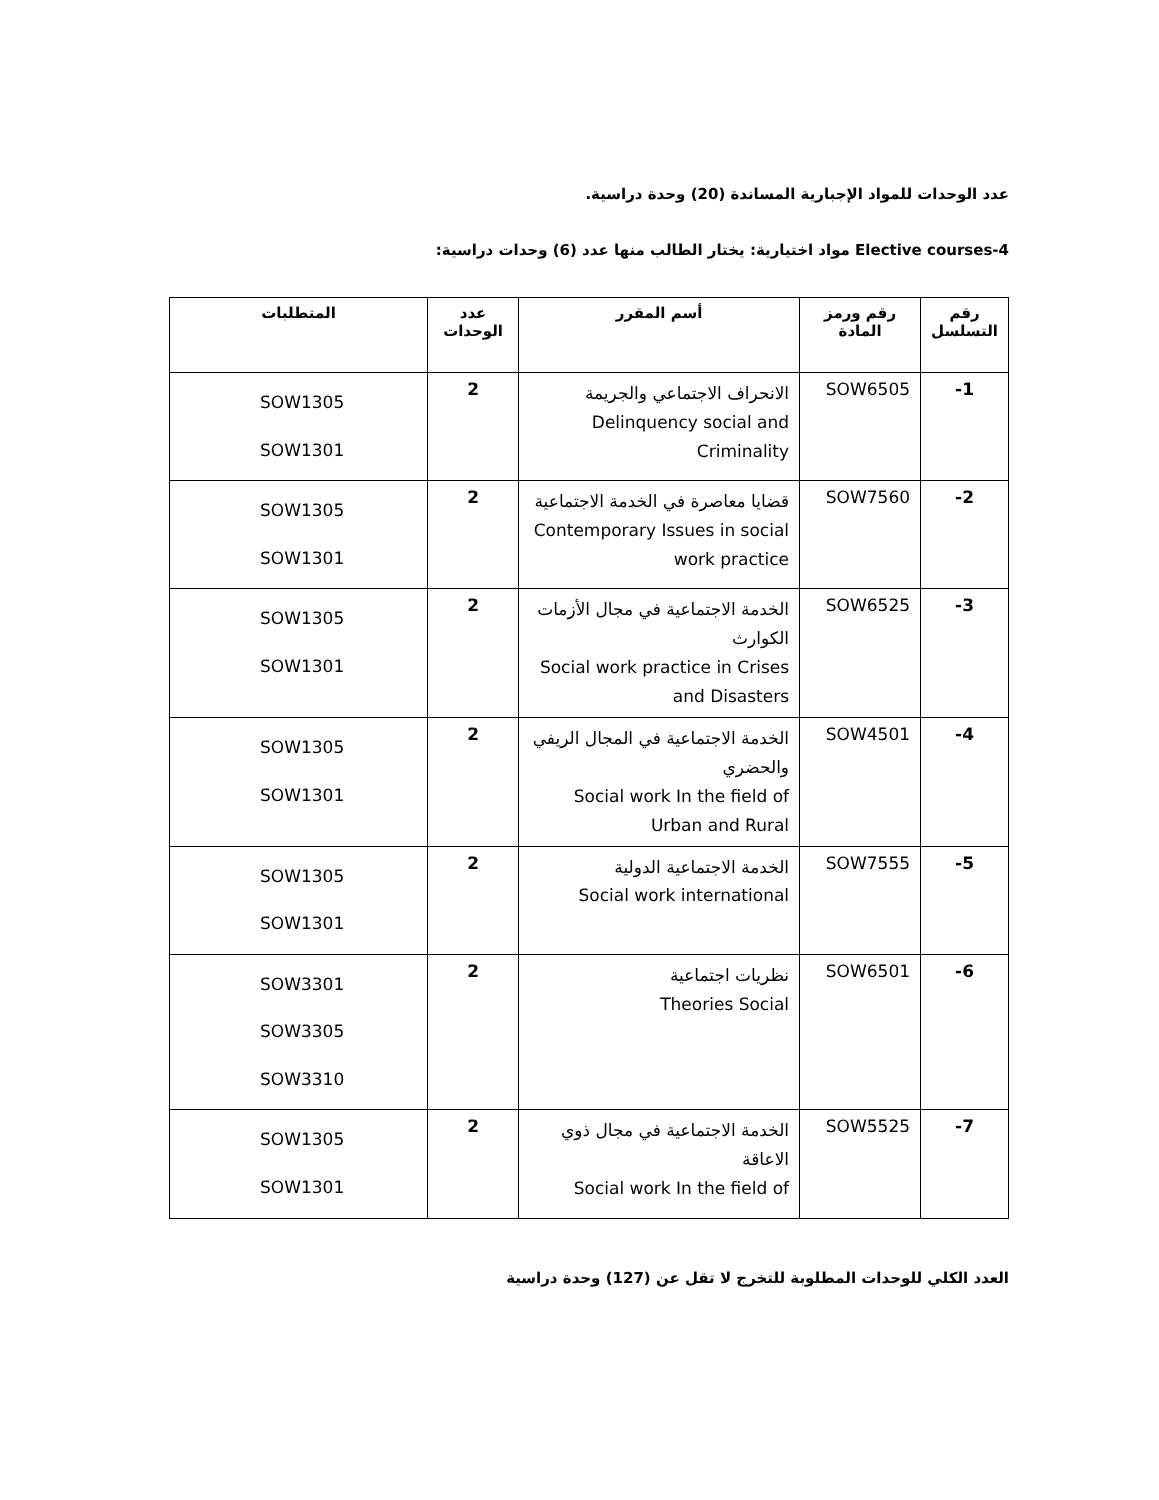عدد الوحدات للمواد الإجبارية المساندة (20) وحدة دراسية.
4-Elective courses مواد اختيارية: يختار الطالب منها عدد (6) وحدات دراسية:
| رقم التسلسل | رقم ورمز المادة | أسم المقرر | عدد الوحدات | المتطلبات |
| --- | --- | --- | --- | --- |
| 1- | SOW6505 | الانحراف الاجتماعي والجريمة Delinquency social and Criminality | 2 | SOW1305 SOW1301 |
| 2- | SOW7560 | قضايا معاصرة في الخدمة الاجتماعية Contemporary Issues in social work practice | 2 | SOW1305 SOW1301 |
| 3- | SOW6525 | الخدمة الاجتماعية في مجال الأزمات الكوارث Social work practice in Crises and Disasters | 2 | SOW1305 SOW1301 |
| 4- | SOW4501 | الخدمة الاجتماعية في المجال الريفي والحضري Social work In the field of Urban and Rural | 2 | SOW1305 SOW1301 |
| 5- | SOW7555 | الخدمة الاجتماعية الدولية Social work international | 2 | SOW1305 SOW1301 |
| 6- | SOW6501 | نظريات اجتماعية Theories Social | 2 | SOW3301 SOW3305 SOW3310 |
| 7- | SOW5525 | الخدمة الاجتماعية في مجال ذوي الاعاقة Social work In the field of | 2 | SOW1305 SOW1301 |
العدد الكلي للوحدات المطلوبة للتخرج لا تقل عن (127) وحدة دراسية